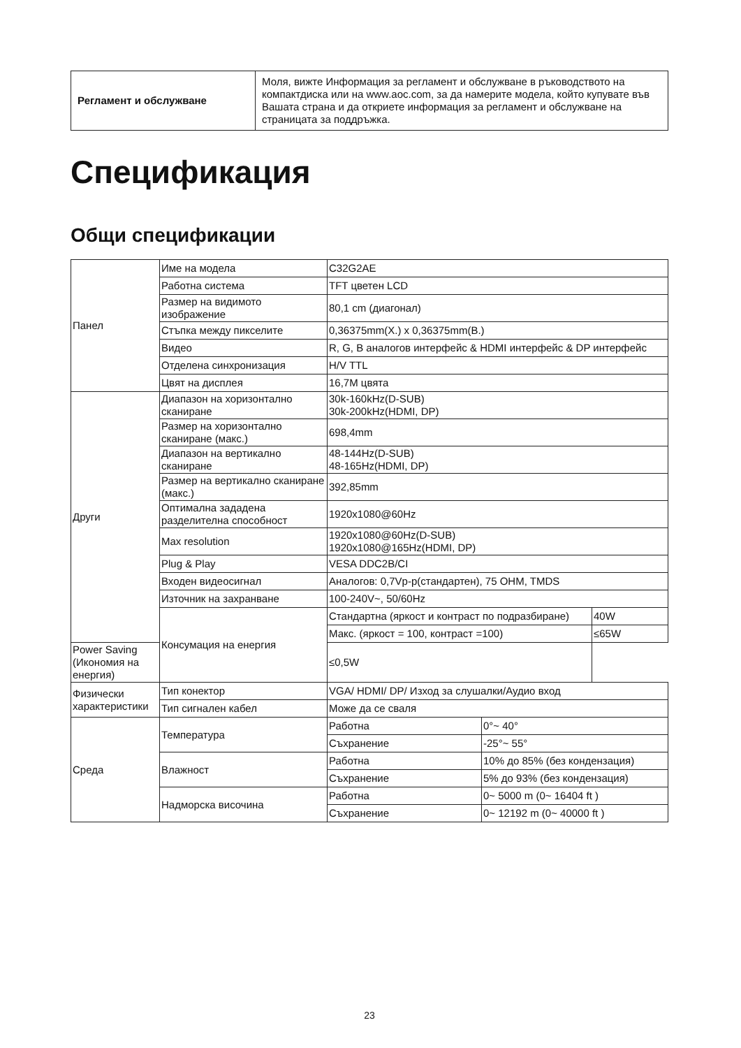| Регламент и обслужване | Моля, вижте Информация за регламент и обслужване в ръководството на компактдиска или на www.aoc.com, за да намерите модела, който купувате във Вашата страна и да откриете информация за регламент и обслужване на страницата за поддръжка. |
Спецификация
Общи спецификации
| Панел | Име на модела | C32G2AE | |
| | Работна система | TFT цветен LCD | |
| | Размер на видимото изображение | 80,1 cm (диагонал) | |
| | Стъпка между пикселите | 0,36375mm(Х.) x 0,36375mm(В.) | |
| | Видео | R, G, B аналогов интерфейс & HDMI интерфейс & DP интерфейс | |
| | Отделена синхронизация | H/V TTL | |
| | Цвят на дисплея | 16,7M цвята | |
| Други | Диапазон на хоризонтално сканиране | 30k-160kHz(D-SUB) 30k-200kHz(HDMI, DP) | |
| | Размер на хоризонтално сканиране (макс.) | 698,4mm | |
| | Диапазон на вертикално сканиране | 48-144Hz(D-SUB) 48-165Hz(HDMI, DP) | |
| | Размер на вертикално сканиране (макс.) | 392,85mm | |
| | Оптимална зададена разделителна способност | 1920x1080@60Hz | |
| | Max resolution | 1920x1080@60Hz(D-SUB) 1920x1080@165Hz(HDMI, DP) | |
| | Plug & Play | VESA DDC2B/CI | |
| | Входен видеосигнал | Аналогов: 0,7Vp-p(стандартен), 75 OHM, TMDS | |
| | Източник на захранване | 100-240V~, 50/60Hz | |
| | Консумация на енергия | Стандартна (яркост и контраст по подразбиране) | 40W |
| | | Макс. (яркост = 100, контраст =100) | ≤65W |
| Power Saving (Икономия на енергия) | | ≤0,5W | |
| Физически характеристики | Тип конектор | VGA/ HDMI/ DP/ Изход за слушалки/Аудио вход | |
| | Тип сигнален кабел | Може да се сваля | |
| Среда | Температура | Работна | 0°~ 40° |
| | | Съхранение | -25°~ 55° |
| | Влажност | Работна | 10% до 85% (без кондензация) |
| | | Съхранение | 5% до 93% (без кондензация) |
| | Надморска височина | Работна | 0~ 5000 m (0~ 16404 ft ) |
| | | Съхранение | 0~ 12192 m (0~ 40000 ft ) |
23